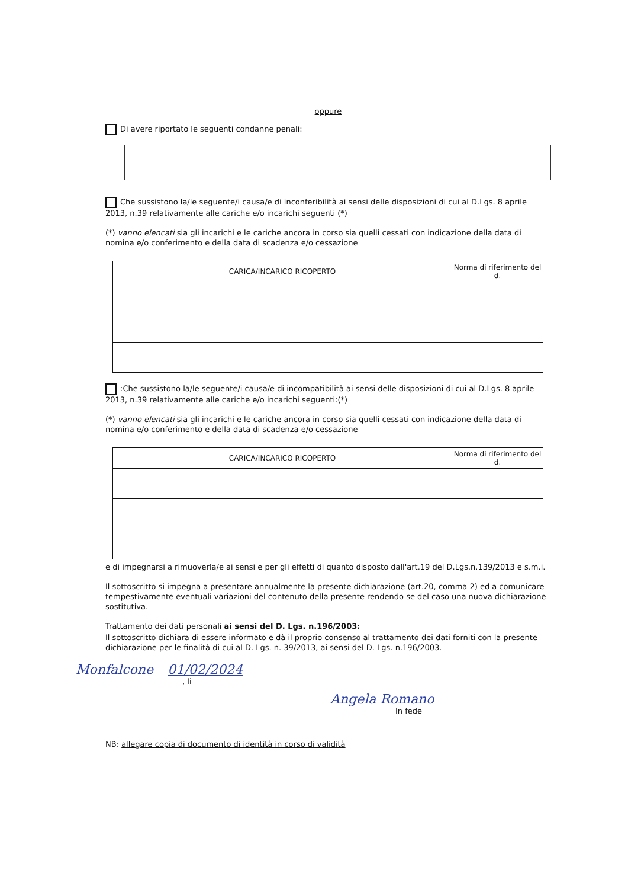oppure
Di avere riportato le seguenti condanne penali:
Che sussistono la/le seguente/i causa/e di inconferibilità ai sensi delle disposizioni di cui al D.Lgs. 8 aprile 2013, n.39 relativamente alle cariche e/o incarichi seguenti (*)
(*) vanno elencati sia gli incarichi e le cariche ancora in corso sia quelli cessati con indicazione della data di nomina e/o conferimento e della data di scadenza e/o cessazione
| CARICA/INCARICO RICOPERTO | Norma di riferimento del d. |
| --- | --- |
:Che sussistono la/le seguente/i causa/e di incompatibilità ai sensi delle disposizioni di cui al D.Lgs. 8 aprile 2013, n.39 relativamente alle cariche e/o incarichi seguenti:(*)
(*) vanno elencati sia gli incarichi e le cariche ancora in corso sia quelli cessati con indicazione della data di nomina e/o conferimento e della data di scadenza e/o cessazione
| CARICA/INCARICO RICOPERTO | Norma di riferimento del d. |
| --- | --- |
e di impegnarsi a rimuoverla/e ai sensi e per gli effetti di quanto disposto dall'art.19 del D.Lgs.n.139/2013 e s.m.i.
Il sottoscritto si impegna a presentare annualmente la presente dichiarazione (art.20, comma 2) ed a comunicare tempestivamente eventuali variazioni del contenuto della presente rendendo se del caso una nuova dichiarazione sostitutiva.
Trattamento dei dati personali ai sensi del D. Lgs. n.196/2003:
Il sottoscritto dichiara di essere informato e dà il proprio consenso al trattamento dei dati forniti con la presente dichiarazione per le finalità di cui al D. Lgs. n. 39/2013, ai sensi del D. Lgs. n.196/2003.
Monfalcone 01/02/2024
, li
Angela Romano
In fede
NB: allegare copia di documento di identità in corso di validità